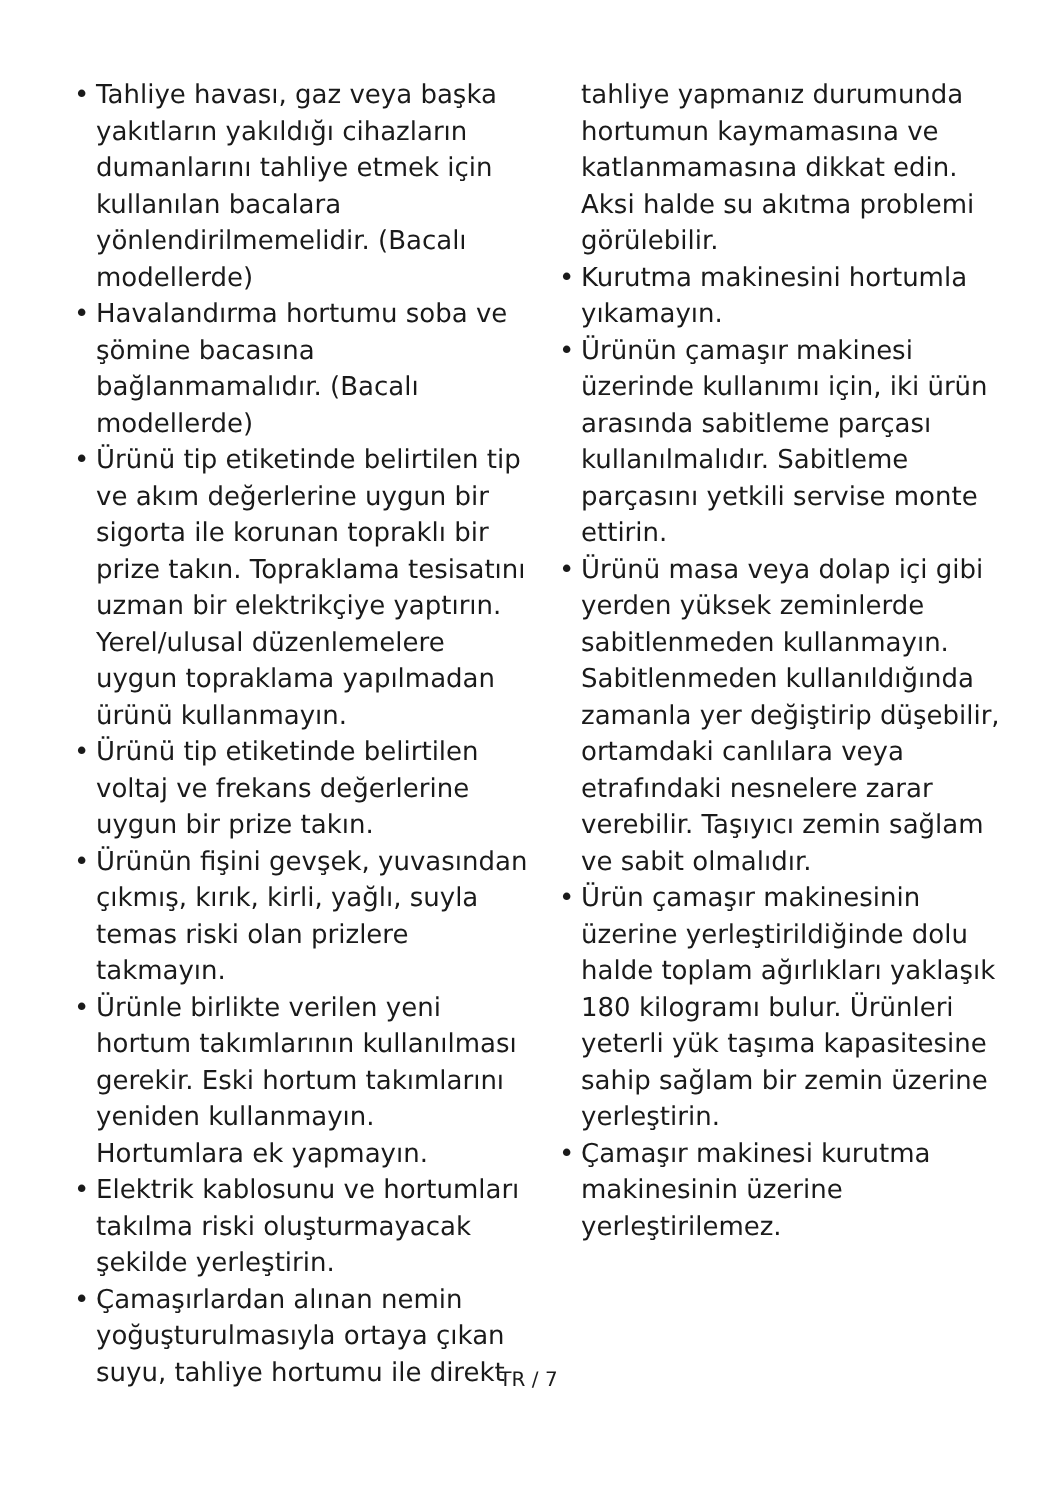• Tahliye havası, gaz veya başka yakıtların yakıldığı cihazların dumanlarını tahliye etmek için kullanılan bacalara yönlendirilmemelidir. (Bacalı modellerde)
• Havalandırma hortumu soba ve şömine bacasına bağlanmamalıdır. (Bacalı modellerde)
• Ürünü tip etiketinde belirtilen tip ve akım değerlerine uygun bir sigorta ile korunan topraklı bir prize takın. Topraklama tesisatını uzman bir elektrikçiye yaptırın. Yerel/ulusal düzenlemelere uygun topraklama yapılmadan ürünü kullanmayın.
• Ürünü tip etiketinde belirtilen voltaj ve frekans değerlerine uygun bir prize takın.
• Ürünün fişini gevşek, yuvasından çıkmış, kırık, kirli, yağlı, suyla temas riski olan prizlere takmayın.
• Ürünle birlikte verilen yeni hortum takımlarının kullanılması gerekir. Eski hortum takımlarını yeniden kullanmayın. Hortumlara ek yapmayın.
• Elektrik kablosunu ve hortumları takılma riski oluşturmayacak şekilde yerleştirin.
• Çamaşırlardan alınan nemin yoğuşturulmasıyla ortaya çıkan suyu, tahliye hortumu ile direkt
tahliye yapmanız durumunda hortumun kaymamasına ve katlanmamasına dikkat edin. Aksi halde su akıtma problemi görülebilir.
• Kurutma makinesini hortumla yıkamayın.
• Ürünün çamaşır makinesi üzerinde kullanımı için, iki ürün arasında sabitleme parçası kullanılmalıdır. Sabitleme parçasını yetkili servise monte ettirin.
• Ürünü masa veya dolap içi gibi yerden yüksek zeminlerde sabitlenmeden kullanmayın. Sabitlenmeden kullanıldığında zamanla yer değiştirip düşebilir, ortamdaki canlılara veya etrafındaki nesnelere zarar verebilir. Taşıyıcı zemin sağlam ve sabit olmalıdır.
• Ürün çamaşır makinesinin üzerine yerleştirildiğinde dolu halde toplam ağırlıkları yaklaşık 180 kilogramı bulur. Ürünleri yeterli yük taşıma kapasitesine sahip sağlam bir zemin üzerine yerleştirin.
• Çamaşır makinesi kurutma makinesinin üzerine yerleştirilemez.
TR / 7